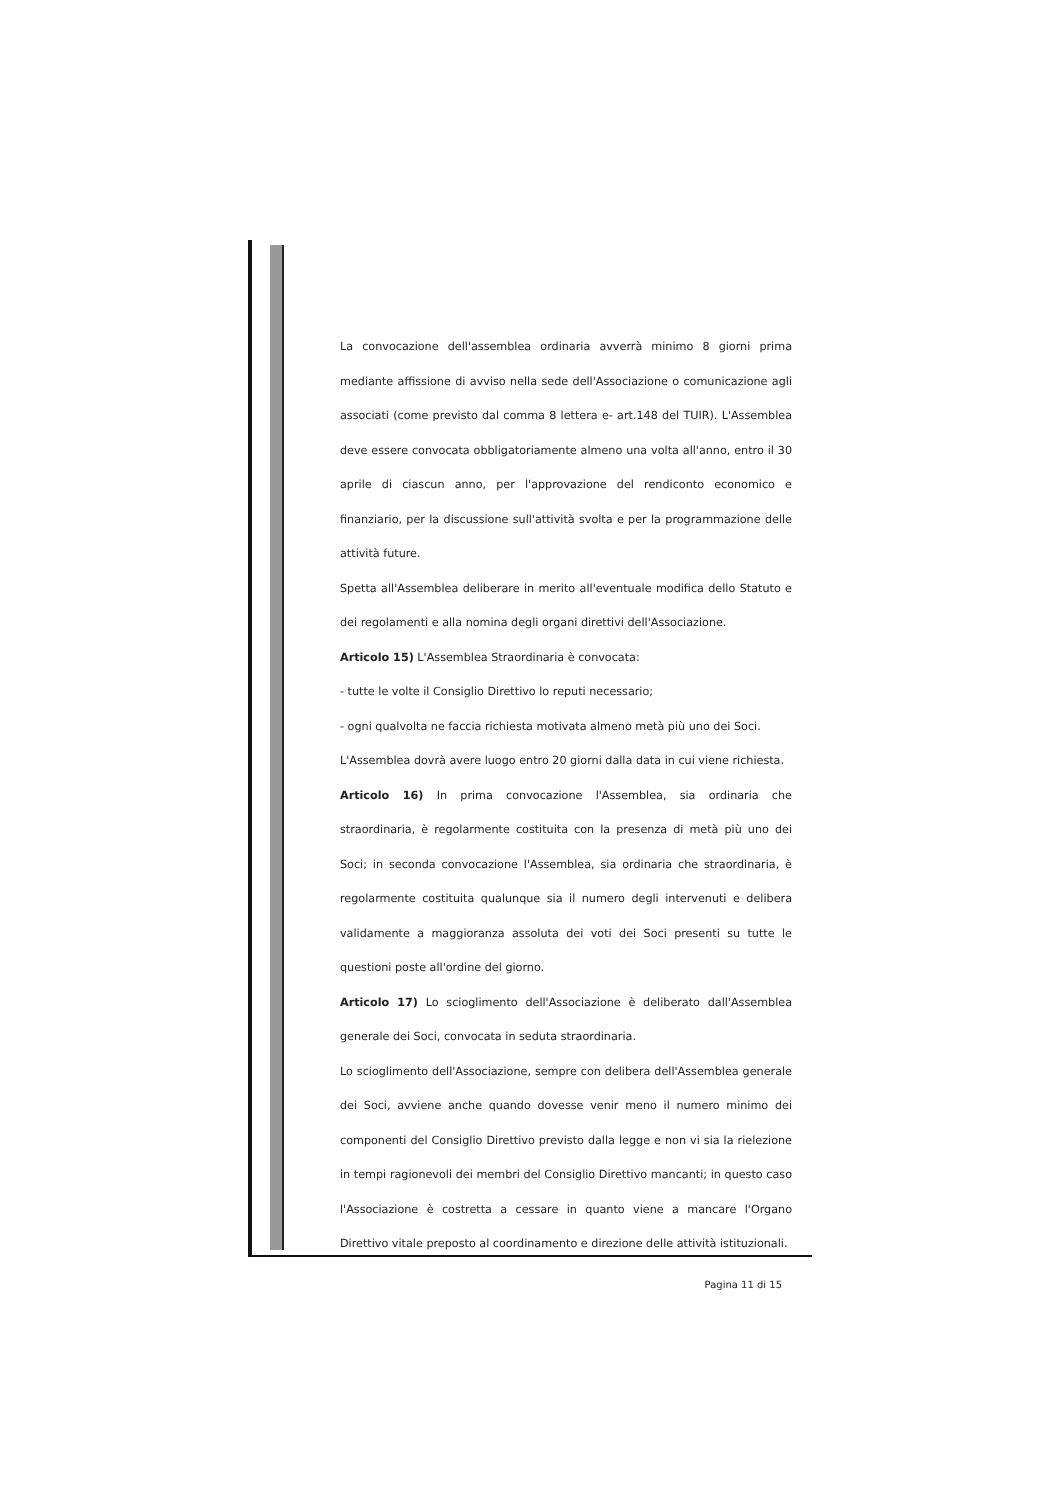La convocazione dell'assemblea ordinaria avverrà minimo 8 giorni prima mediante affissione di avviso nella sede dell'Associazione o comunicazione agli associati (come previsto dal comma 8 lettera e- art.148 del TUIR). L'Assemblea deve essere convocata obbligatoriamente almeno una volta all'anno, entro il 30 aprile di ciascun anno, per l'approvazione del rendiconto economico e finanziario, per la discussione sull'attività svolta e per la programmazione delle attività future.
Spetta all'Assemblea deliberare in merito all'eventuale modifica dello Statuto e dei regolamenti e alla nomina degli organi direttivi dell'Associazione.
Articolo 15) L'Assemblea Straordinaria è convocata:
- tutte le volte il Consiglio Direttivo lo reputi necessario;
- ogni qualvolta ne faccia richiesta motivata almeno metà più uno dei Soci.
L'Assemblea dovrà avere luogo entro 20 giorni dalla data in cui viene richiesta.
Articolo 16) In prima convocazione l'Assemblea, sia ordinaria che straordinaria, è regolarmente costituita con la presenza di metà più uno dei Soci; in seconda convocazione l'Assemblea, sia ordinaria che straordinaria, è regolarmente costituita qualunque sia il numero degli intervenuti e delibera validamente a maggioranza assoluta dei voti dei Soci presenti su tutte le questioni poste all'ordine del giorno.
Articolo 17) Lo scioglimento dell'Associazione è deliberato dall'Assemblea generale dei Soci, convocata in seduta straordinaria.
Lo scioglimento dell'Associazione, sempre con delibera dell'Assemblea generale dei Soci, avviene anche quando dovesse venir meno il numero minimo dei componenti del Consiglio Direttivo previsto dalla legge e non vi sia la rielezione in tempi ragionevoli dei membri del Consiglio Direttivo mancanti; in questo caso l'Associazione è costretta a cessare in quanto viene a mancare l'Organo Direttivo vitale preposto al coordinamento e direzione delle attività istituzionali.
Pagina 11 di 15